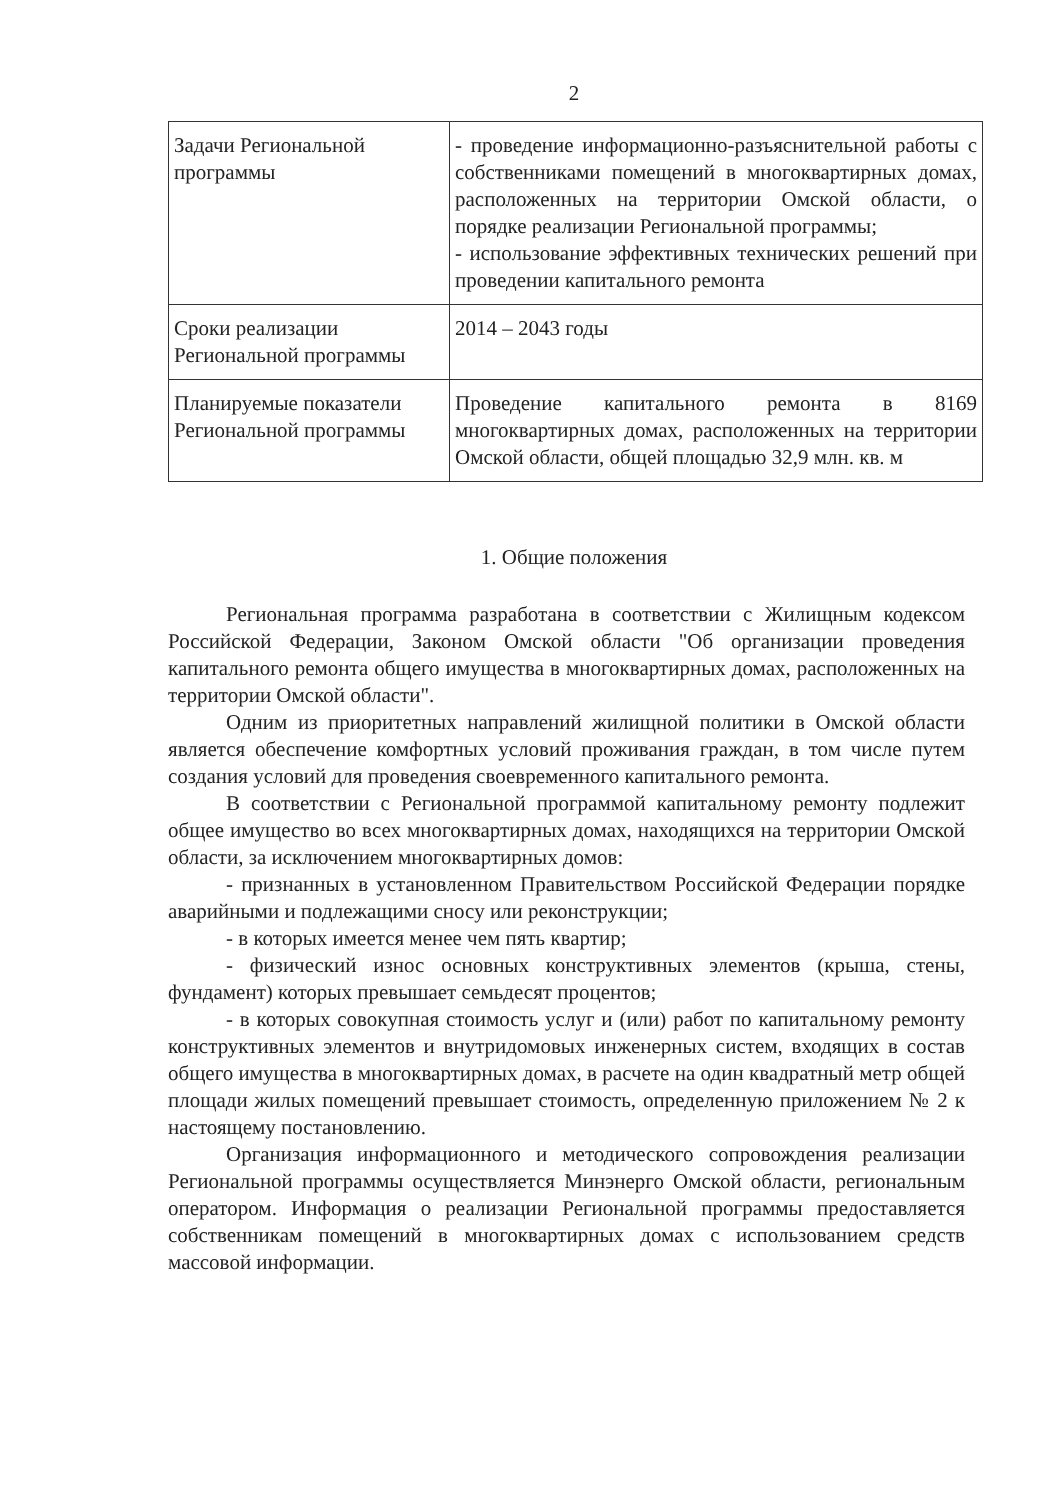2
| Задачи Региональной программы | - проведение информационно-разъяснительной работы с собственниками помещений в многоквартирных домах, расположенных на территории Омской области, о порядке реализации Региональной программы; - использование эффективных технических решений при проведении капитального ремонта |
| Сроки реализации Региональной программы | 2014 – 2043 годы |
| Планируемые показатели Региональной программы | Проведение капитального ремонта в 8169 многоквартирных домах, расположенных на территории Омской области, общей площадью 32,9 млн. кв. м |
1. Общие положения
Региональная программа разработана в соответствии с Жилищным кодексом Российской Федерации, Законом Омской области "Об организации проведения капитального ремонта общего имущества в многоквартирных домах, расположенных на территории Омской области".
Одним из приоритетных направлений жилищной политики в Омской области является обеспечение комфортных условий проживания граждан, в том числе путем создания условий для проведения своевременного капитального ремонта.
В соответствии с Региональной программой капитальному ремонту подлежит общее имущество во всех многоквартирных домах, находящихся на территории Омской области, за исключением многоквартирных домов:
- признанных в установленном Правительством Российской Федерации порядке аварийными и подлежащими сносу или реконструкции;
- в которых имеется менее чем пять квартир;
- физический износ основных конструктивных элементов (крыша, стены, фундамент) которых превышает семьдесят процентов;
- в которых совокупная стоимость услуг и (или) работ по капитальному ремонту конструктивных элементов и внутридомовых инженерных систем, входящих в состав общего имущества в многоквартирных домах, в расчете на один квадратный метр общей площади жилых помещений превышает стоимость, определенную приложением № 2 к настоящему постановлению.
Организация информационного и методического сопровождения реализации Региональной программы осуществляется Минэнерго Омской области, региональным оператором. Информация о реализации Региональной программы предоставляется собственникам помещений в многоквартирных домах с использованием средств массовой информации.